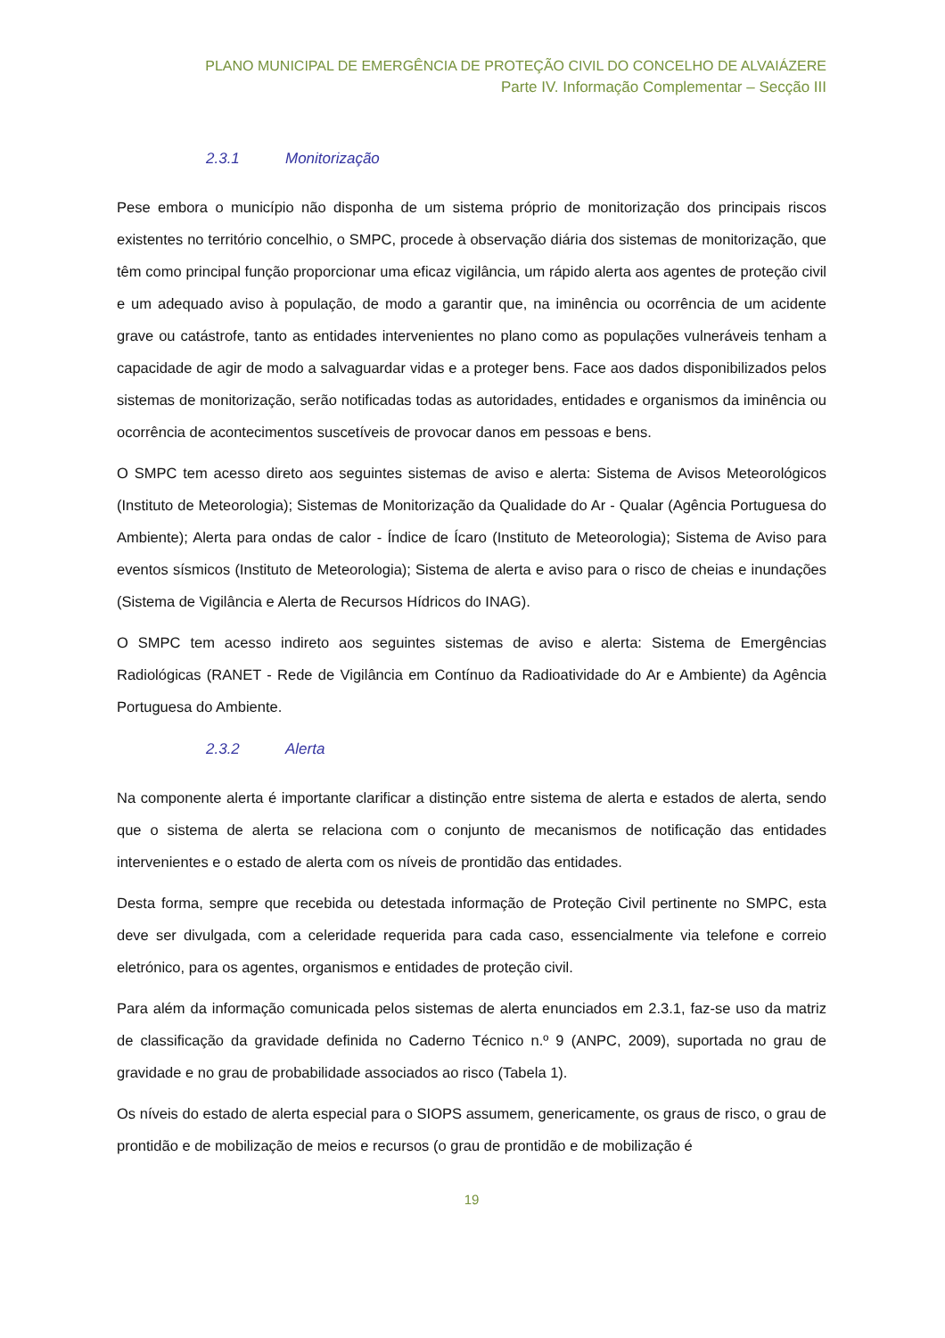PLANO MUNICIPAL DE EMERGÊNCIA DE PROTEÇÃO CIVIL DO CONCELHO DE ALVAIÁZERE
Parte IV. Informação Complementar – Secção III
2.3.1 Monitorização
Pese embora o município não disponha de um sistema próprio de monitorização dos principais riscos existentes no território concelhio, o SMPC, procede à observação diária dos sistemas de monitorização, que têm como principal função proporcionar uma eficaz vigilância, um rápido alerta aos agentes de proteção civil e um adequado aviso à população, de modo a garantir que, na iminência ou ocorrência de um acidente grave ou catástrofe, tanto as entidades intervenientes no plano como as populações vulneráveis tenham a capacidade de agir de modo a salvaguardar vidas e a proteger bens. Face aos dados disponibilizados pelos sistemas de monitorização, serão notificadas todas as autoridades, entidades e organismos da iminência ou ocorrência de acontecimentos suscetíveis de provocar danos em pessoas e bens.
O SMPC tem acesso direto aos seguintes sistemas de aviso e alerta: Sistema de Avisos Meteorológicos (Instituto de Meteorologia); Sistemas de Monitorização da Qualidade do Ar - Qualar (Agência Portuguesa do Ambiente); Alerta para ondas de calor - Índice de Ícaro (Instituto de Meteorologia); Sistema de Aviso para eventos sísmicos (Instituto de Meteorologia); Sistema de alerta e aviso para o risco de cheias e inundações (Sistema de Vigilância e Alerta de Recursos Hídricos do INAG).
O SMPC tem acesso indireto aos seguintes sistemas de aviso e alerta: Sistema de Emergências Radiológicas (RANET - Rede de Vigilância em Contínuo da Radioatividade do Ar e Ambiente) da Agência Portuguesa do Ambiente.
2.3.2 Alerta
Na componente alerta é importante clarificar a distinção entre sistema de alerta e estados de alerta, sendo que o sistema de alerta se relaciona com o conjunto de mecanismos de notificação das entidades intervenientes e o estado de alerta com os níveis de prontidão das entidades.
Desta forma, sempre que recebida ou detestada informação de Proteção Civil pertinente no SMPC, esta deve ser divulgada, com a celeridade requerida para cada caso, essencialmente via telefone e correio eletrónico, para os agentes, organismos e entidades de proteção civil.
Para além da informação comunicada pelos sistemas de alerta enunciados em 2.3.1, faz-se uso da matriz de classificação da gravidade definida no Caderno Técnico n.º 9 (ANPC, 2009), suportada no grau de gravidade e no grau de probabilidade associados ao risco (Tabela 1).
Os níveis do estado de alerta especial para o SIOPS assumem, genericamente, os graus de risco, o grau de prontidão e de mobilização de meios e recursos (o grau de prontidão e de mobilização é
19